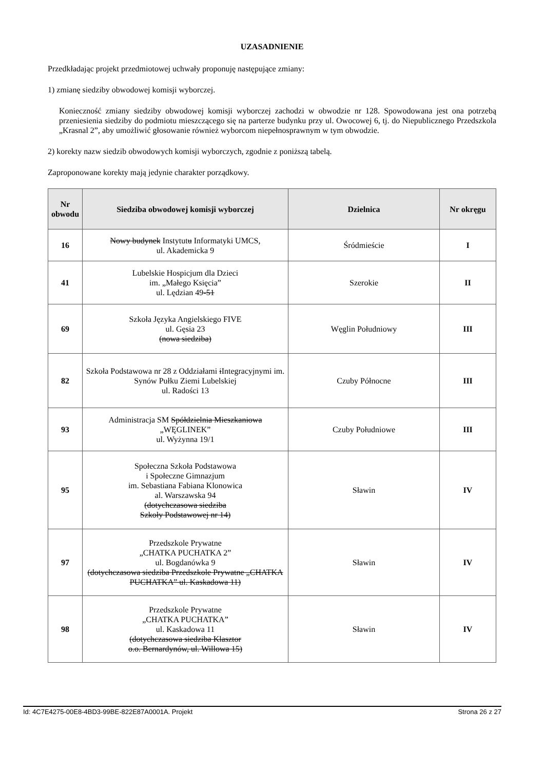UZASADNIENIE
Przedkładając projekt przedmiotowej uchwały proponuję następujące zmiany:
1) zmianę siedziby obwodowej komisji wyborczej.
Konieczność zmiany siedziby obwodowej komisji wyborczej zachodzi w obwodzie nr 128. Spowodowana jest ona potrzebą przeniesienia siedziby do podmiotu mieszczącego się na parterze budynku przy ul. Owocowej 6, tj. do Niepublicznego Przedszkola „Krasnal 2”, aby umożliwić głosowanie również wyborcom niepełnosprawnym w tym obwodzie.
2) korekty nazw siedzib obwodowych komisji wyborczych, zgodnie z poniższą tabelą.
Zaproponowane korekty mają jedynie charakter porządkowy.
| Nr obwodu | Siedziba obwodowej komisji wyborczej | Dzielnica | Nr okręgu |
| --- | --- | --- | --- |
| 16 | Nowy budynek Instytut u Informatyki UMCS, ul. Akademicka 9 | Śródmieście | I |
| 41 | Lubelskie Hospicjum dla Dzieci im. „Małego Księcia” ul. Lędzian 49 -51 | Szerokie | II |
| 69 | Szkoła Języka Angielskiego FIVE ul. Gęsia 23 (nowa siedziba) | Węglin Południowy | III |
| 82 | Szkoła Podstawowa nr 28 z Oddziałami i Integracyjnymi im. Synów Pułku Ziemi Lubelskiej ul. Radości 13 | Czuby Północne | III |
| 93 | Administracja SM Spółdzielnia Mieszkaniowa „WĘGLINEK” ul. Wyżynna 19/1 | Czuby Południowe | III |
| 95 | Społeczna Szkoła Podstawowa i Społeczne Gimnazjum im. Sebastiana Fabiana Klonowica al. Warszawska 94 (dotychczasowa siedziba Szkoły Podstawowej nr 14) | Sławin | IV |
| 97 | Przedszkole Prywatne „CHATKA PUCHATKA 2” ul. Bogdanówka 9 (dotychczasowa siedziba Przedszkole Prywatne „CHATKA PUCHATKA” ul. Kaskadowa 11) | Sławin | IV |
| 98 | Przedszkole Prywatne „CHATKA PUCHATKA” ul. Kaskadowa 11 (dotychczasowa siedziba Klasztor o.o. Bernardynów, ul. Willowa 15) | Sławin | IV |
Id: 4C7E4275-00E8-4BD3-99BE-822E87A0001A. Projekt Strona 26 z 27